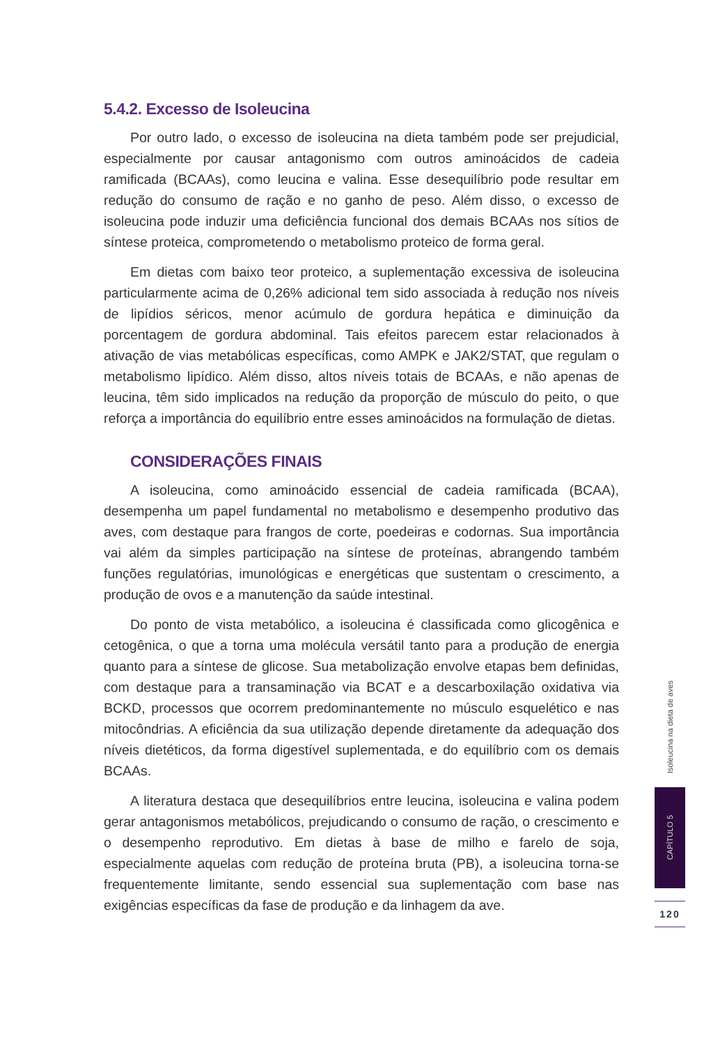5.4.2. Excesso de Isoleucina
Por outro lado, o excesso de isoleucina na dieta também pode ser prejudicial, especialmente por causar antagonismo com outros aminoácidos de cadeia ramificada (BCAAs), como leucina e valina. Esse desequilíbrio pode resultar em redução do consumo de ração e no ganho de peso. Além disso, o excesso de isoleucina pode induzir uma deficiência funcional dos demais BCAAs nos sítios de síntese proteica, comprometendo o metabolismo proteico de forma geral.
Em dietas com baixo teor proteico, a suplementação excessiva de isoleucina particularmente acima de 0,26% adicional tem sido associada à redução nos níveis de lipídios séricos, menor acúmulo de gordura hepática e diminuição da porcentagem de gordura abdominal. Tais efeitos parecem estar relacionados à ativação de vias metabólicas específicas, como AMPK e JAK2/STAT, que regulam o metabolismo lipídico. Além disso, altos níveis totais de BCAAs, e não apenas de leucina, têm sido implicados na redução da proporção de músculo do peito, o que reforça a importância do equilíbrio entre esses aminoácidos na formulação de dietas.
CONSIDERAÇÕES FINAIS
A isoleucina, como aminoácido essencial de cadeia ramificada (BCAA), desempenha um papel fundamental no metabolismo e desempenho produtivo das aves, com destaque para frangos de corte, poedeiras e codornas. Sua importância vai além da simples participação na síntese de proteínas, abrangendo também funções regulatórias, imunológicas e energéticas que sustentam o crescimento, a produção de ovos e a manutenção da saúde intestinal.
Do ponto de vista metabólico, a isoleucina é classificada como glicogênica e cetogênica, o que a torna uma molécula versátil tanto para a produção de energia quanto para a síntese de glicose. Sua metabolização envolve etapas bem definidas, com destaque para a transaminação via BCAT e a descarboxilação oxidativa via BCKD, processos que ocorrem predominantemente no músculo esquelético e nas mitocôndrias. A eficiência da sua utilização depende diretamente da adequação dos níveis dietéticos, da forma digestível suplementada, e do equilíbrio com os demais BCAAs.
A literatura destaca que desequilíbrios entre leucina, isoleucina e valina podem gerar antagonismos metabólicos, prejudicando o consumo de ração, o crescimento e o desempenho reprodutivo. Em dietas à base de milho e farelo de soja, especialmente aquelas com redução de proteína bruta (PB), a isoleucina torna-se frequentemente limitante, sendo essencial sua suplementação com base nas exigências específicas da fase de produção e da linhagem da ave.
Isoleucina na dieta de aves
CAPÍTULO 5
120